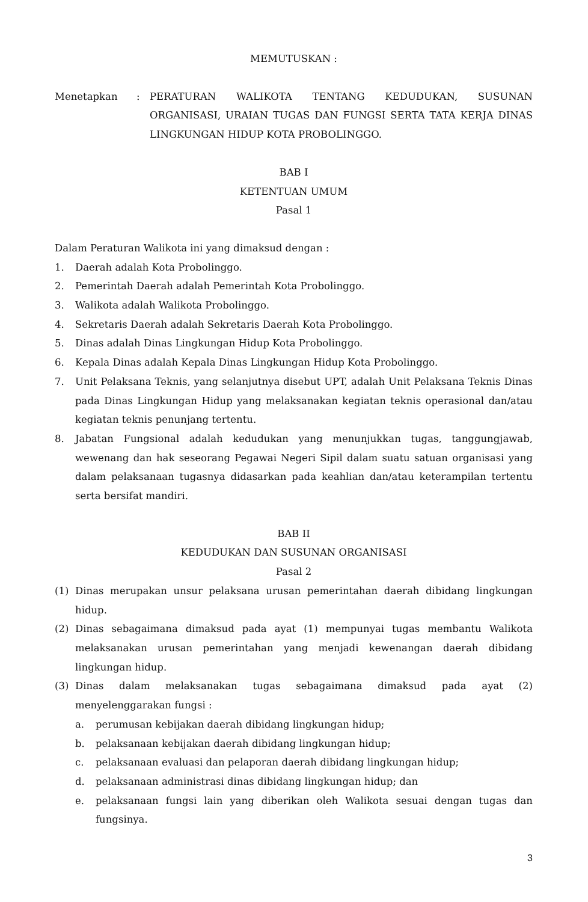MEMUTUSKAN :
Menetapkan : PERATURAN WALIKOTA TENTANG KEDUDUKAN, SUSUNAN ORGANISASI, URAIAN TUGAS DAN FUNGSI SERTA TATA KERJA DINAS LINGKUNGAN HIDUP KOTA PROBOLINGGO.
BAB I
KETENTUAN UMUM
Pasal 1
Dalam Peraturan Walikota ini yang dimaksud dengan :
1. Daerah adalah Kota Probolinggo.
2. Pemerintah Daerah adalah Pemerintah Kota Probolinggo.
3. Walikota adalah Walikota Probolinggo.
4. Sekretaris Daerah adalah Sekretaris Daerah Kota Probolinggo.
5. Dinas adalah Dinas Lingkungan Hidup Kota Probolinggo.
6. Kepala Dinas adalah Kepala Dinas Lingkungan Hidup Kota Probolinggo.
7. Unit Pelaksana Teknis, yang selanjutnya disebut UPT, adalah Unit Pelaksana Teknis Dinas pada Dinas Lingkungan Hidup yang melaksanakan kegiatan teknis operasional dan/atau kegiatan teknis penunjang tertentu.
8. Jabatan Fungsional adalah kedudukan yang menunjukkan tugas, tanggungjawab, wewenang dan hak seseorang Pegawai Negeri Sipil dalam suatu satuan organisasi yang dalam pelaksanaan tugasnya didasarkan pada keahlian dan/atau keterampilan tertentu serta bersifat mandiri.
BAB II
KEDUDUKAN DAN SUSUNAN ORGANISASI
Pasal 2
(1) Dinas merupakan unsur pelaksana urusan pemerintahan daerah dibidang lingkungan hidup.
(2) Dinas sebagaimana dimaksud pada ayat (1) mempunyai tugas membantu Walikota melaksanakan urusan pemerintahan yang menjadi kewenangan daerah dibidang lingkungan hidup.
(3) Dinas dalam melaksanakan tugas sebagaimana dimaksud pada ayat (2) menyelenggarakan fungsi :
a. perumusan kebijakan daerah dibidang lingkungan hidup;
b. pelaksanaan kebijakan daerah dibidang lingkungan hidup;
c. pelaksanaan evaluasi dan pelaporan daerah dibidang lingkungan hidup;
d. pelaksanaan administrasi dinas dibidang lingkungan hidup; dan
e. pelaksanaan fungsi lain yang diberikan oleh Walikota sesuai dengan tugas dan fungsinya.
3